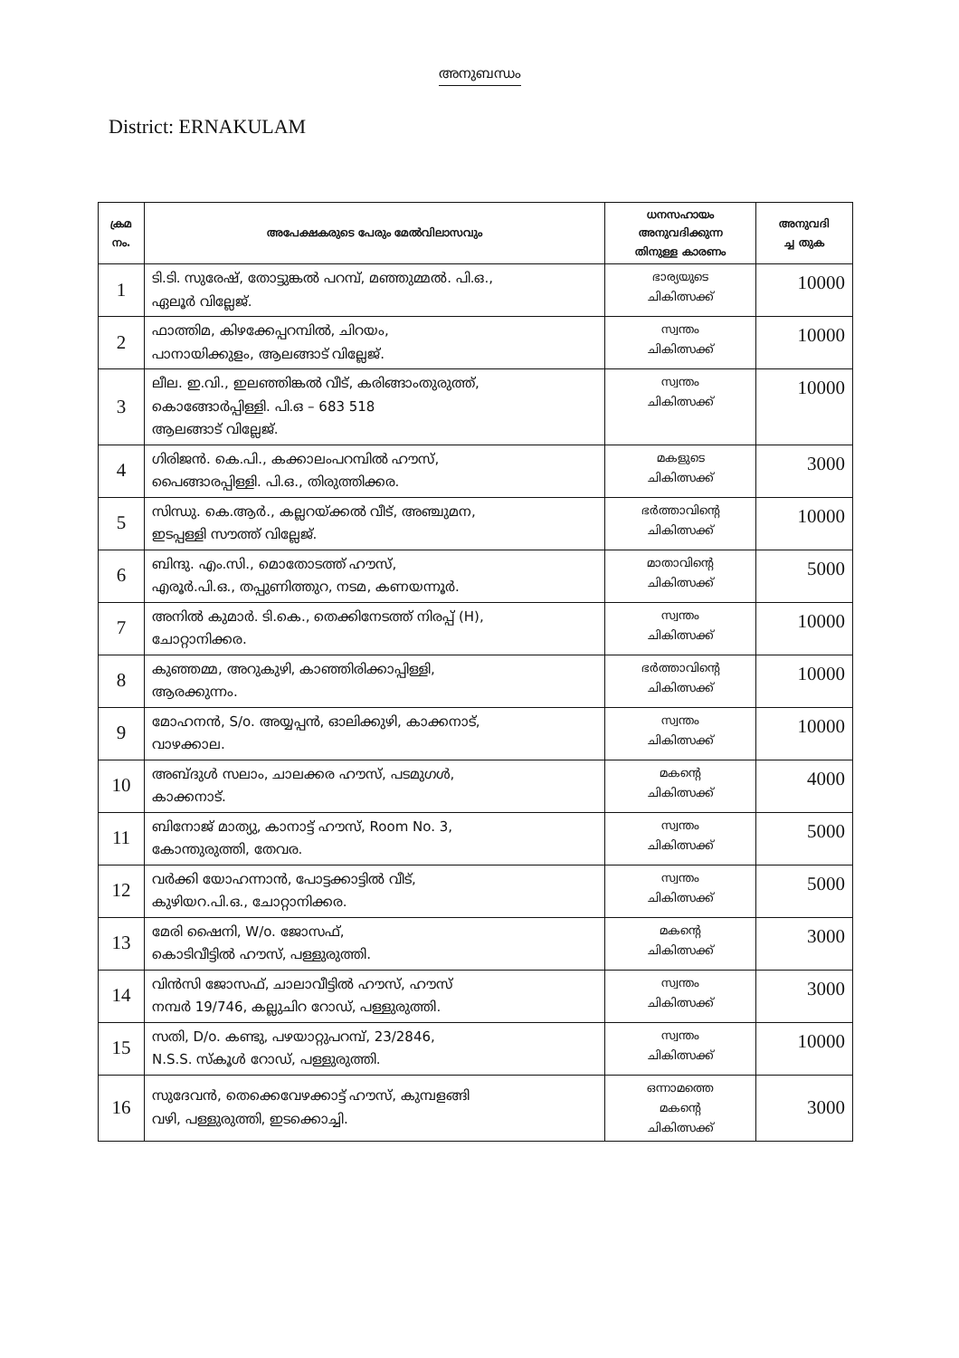അനുബന്ധം
District: ERNAKULAM
| ക്രമ നം. | അപേക്ഷകരുടെ പേരും മേൽവിലാസവും | ധനസഹായം അനുവദിക്കുന്ന തിനുള്ള കാരണം | അനുവദി ച്ച തുക |
| --- | --- | --- | --- |
| 1 | ടി.ടി. സുരേഷ്, തോട്ടുങ്കൽ പറമ്പ്, മഞ്ഞുമ്മൽ. പി.ഒ., ഏലൂർ വില്ലേജ്. | ഭാര്യയുടെ ചികിത്സക്ക് | 10000 |
| 2 | ഫാത്തിമ, കിഴക്കേപ്പറമ്പിൽ, ചിറയം, പാനായിക്കുളം, ആലങ്ങാട് വില്ലേജ്. | സ്വന്തം ചികിത്സക്ക് | 10000 |
| 3 | ലീല. ഇ.വി., ഇലഞ്ഞിങ്കൽ വീട്, കരിങ്ങാംതുരുത്ത്, കൊങ്ങോർപ്പിള്ളി. പി.ഒ – 683 518 ആലങ്ങാട് വില്ലേജ്. | സ്വന്തം ചികിത്സക്ക് | 10000 |
| 4 | ഗിരിജൻ. കെ.പി., കക്കാലംപറമ്പിൽ ഹൗസ്, പൈങ്ങാരപ്പിള്ളി. പി.ഒ., തിരുത്തിക്കര. | മകളുടെ ചികിത്സക്ക് | 3000 |
| 5 | സിന്ധു. കെ.ആർ., കല്ലറയ്ക്കൽ വീട്, അഞ്ചുമന, ഇടപ്പള്ളി സൗത്ത് വില്ലേജ്. | ഭർത്താവിന്റെ ചികിത്സക്ക് | 10000 |
| 6 | ബിന്ദു. എം.സി., മൊതോടത്ത് ഹൗസ്, എരൂർ.പി.ഒ., തപ്പുണിത്തുറ, നടമ, കണയന്നൂർ. | മാതാവിന്റെ ചികിത്സക്ക് | 5000 |
| 7 | അനിൽ കുമാർ. ടി.കെ., തെക്കിനേടത്ത് നിരപ്പ് (H), ചോറ്റാനിക്കര. | സ്വന്തം ചികിത്സക്ക് | 10000 |
| 8 | കുഞ്ഞമ്മ, അറുകുഴി, കാഞ്ഞിരിക്കാപ്പിള്ളി, ആരക്കുന്നം. | ഭർത്താവിന്റെ ചികിത്സക്ക് | 10000 |
| 9 | മോഹനൻ, S/o. അയ്യപ്പൻ, ഓലിക്കുഴി, കാക്കനാട്, വാഴക്കാല. | സ്വന്തം ചികിത്സക്ക് | 10000 |
| 10 | അബ്ദുൾ സലാം, ചാലക്കര ഹൗസ്, പടമുഗൾ, കാക്കനാട്. | മകന്റെ ചികിത്സക്ക് | 4000 |
| 11 | ബിനോജ് മാത്യു, കാനാട്ട് ഹൗസ്, Room No. 3, കോന്തുരുത്തി, തേവര. | സ്വന്തം ചികിത്സക്ക് | 5000 |
| 12 | വർക്കി യോഹന്നാൻ, പോട്ടക്കാട്ടിൽ വീട്, കുഴിയറ.പി.ഒ., ചോറ്റാനിക്കര. | സ്വന്തം ചികിത്സക്ക് | 5000 |
| 13 | മേരി ഷൈനി, W/o. ജോസഫ്, കൊടിവീട്ടിൽ ഹൗസ്, പള്ളുരുത്തി. | മകന്റെ ചികിത്സക്ക് | 3000 |
| 14 | വിൻസി ജോസഫ്, ചാലാവീട്ടിൽ ഹൗസ്, ഹൗസ് നമ്പർ 19/746, കല്ലുചിറ റോഡ്, പള്ളുരുത്തി. | സ്വന്തം ചികിത്സക്ക് | 3000 |
| 15 | സതി, D/o. കണ്ടു, പഴയാറ്റുപറമ്പ്, 23/2846, N.S.S. സ്കൂൾ റോഡ്, പള്ളുരുത്തി. | സ്വന്തം ചികിത്സക്ക് | 10000 |
| 16 | സുദേവൻ, തെക്കെവേഴക്കാട്ട് ഹൗസ്, കുമ്പളങ്ങി വഴി, പള്ളുരുത്തി, ഇടക്കൊച്ചി. | ഒന്നാമത്തെ മകന്റെ ചികിത്സക്ക് | 3000 |